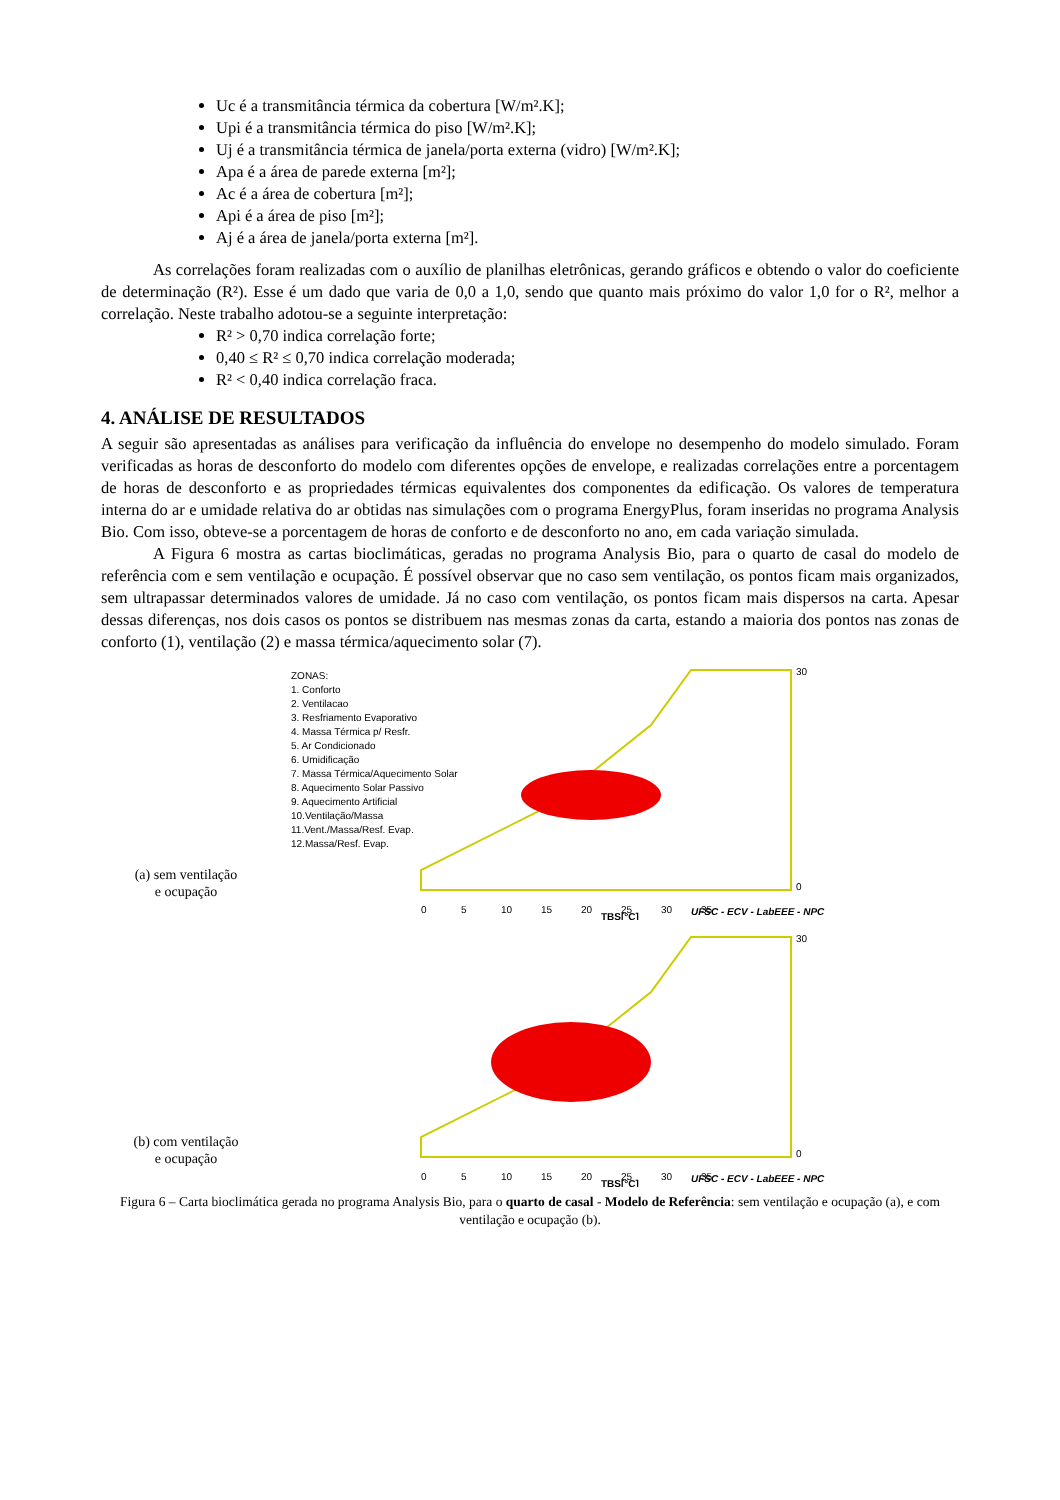Uc é a transmitância térmica da cobertura [W/m².K];
Upi é a transmitância térmica do piso [W/m².K];
Uj é a transmitância térmica de janela/porta externa (vidro) [W/m².K];
Apa é a área de parede externa [m²];
Ac é a área de cobertura [m²];
Api é a área de piso [m²];
Aj é a área de janela/porta externa [m²].
As correlações foram realizadas com o auxílio de planilhas eletrônicas, gerando gráficos e obtendo o valor do coeficiente de determinação (R²). Esse é um dado que varia de 0,0 a 1,0, sendo que quanto mais próximo do valor 1,0 for o R², melhor a correlação. Neste trabalho adotou-se a seguinte interpretação:
R² > 0,70 indica correlação forte;
0,40 ≤ R² ≤ 0,70 indica correlação moderada;
R² < 0,40 indica correlação fraca.
4. ANÁLISE DE RESULTADOS
A seguir são apresentadas as análises para verificação da influência do envelope no desempenho do modelo simulado. Foram verificadas as horas de desconforto do modelo com diferentes opções de envelope, e realizadas correlações entre a porcentagem de horas de desconforto e as propriedades térmicas equivalentes dos componentes da edificação. Os valores de temperatura interna do ar e umidade relativa do ar obtidas nas simulações com o programa EnergyPlus, foram inseridas no programa Analysis Bio. Com isso, obteve-se a porcentagem de horas de conforto e de desconforto no ano, em cada variação simulada.
A Figura 6 mostra as cartas bioclimáticas, geradas no programa Analysis Bio, para o quarto de casal do modelo de referência com e sem ventilação e ocupação. É possível observar que no caso sem ventilação, os pontos ficam mais organizados, sem ultrapassar determinados valores de umidade. Já no caso com ventilação, os pontos ficam mais dispersos na carta. Apesar dessas diferenças, nos dois casos os pontos se distribuem nas mesmas zonas da carta, estando a maioria dos pontos nas zonas de conforto (1), ventilação (2) e massa térmica/aquecimento solar (7).
(a) sem ventilação
e ocupação
ZONAS:
1. Conforto
2. Ventilacao
3. Resfriamento Evaporativo
4. Massa Térmica p/ Resfr.
5. Ar Condicionado
6. Umidificação
7. Massa Térmica/Aquecimento Solar
8. Aquecimento Solar Passivo
9. Aquecimento Artificial
10.Ventilação/Massa
11.Vent./Massa/Resf. Evap.
12.Massa/Resf. Evap.
0
5
10
15
20
25
30
35
30
0
UFSC - ECV - LabEEE - NPC
TBS[°C]
(b) com ventilação
e ocupação
0
5
10
15
20
25
30
35
30
0
UFSC - ECV - LabEEE - NPC
TBS[°C]
Figura 6 – Carta bioclimática gerada no programa Analysis Bio, para o quarto de casal - Modelo de Referência: sem ventilação e ocupação (a), e com ventilação e ocupação (b).